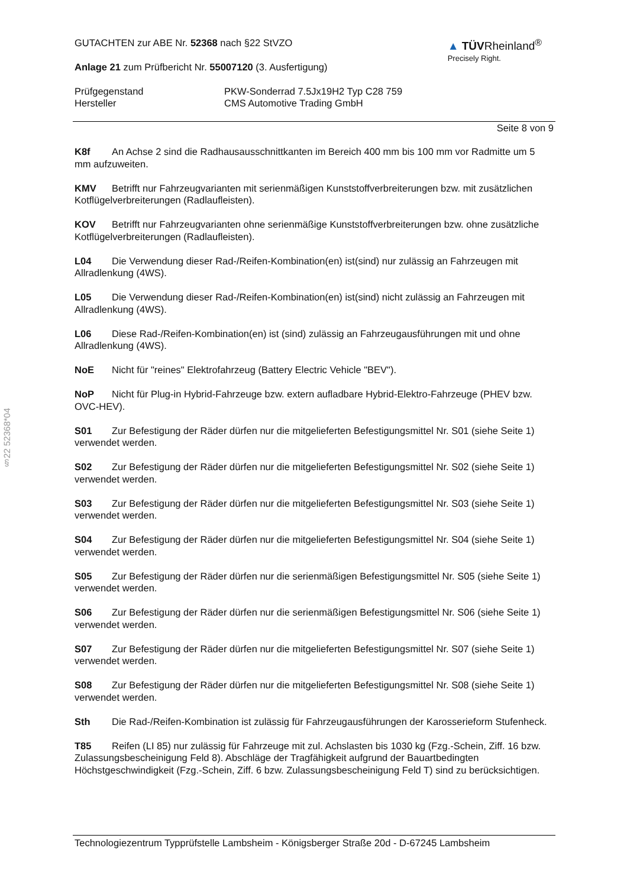§22 52368*04
GUTACHTEN zur ABE Nr. 52368 nach §22 StVZO
Anlage 21 zum Prüfbericht Nr. 55007120 (3. Ausfertigung)
▲ TÜVRheinland<sup>®</sup>
Precisely Right.
Prüfgegenstand PKW-Sonderrad 7.5Jx19H2 Typ C28 759
Hersteller CMS Automotive Trading GmbH
Seite 8 von 9
K8f An Achse 2 sind die Radhausausschnittkanten im Bereich 400 mm bis 100 mm vor Radmitte um 5 mm aufzuweiten.
KMV Betrifft nur Fahrzeugvarianten mit serienmäßigen Kunststoffverbreiterungen bzw. mit zusätzlichen Kotflügelverbreiterungen (Radlaufleisten).
KOV Betrifft nur Fahrzeugvarianten ohne serienmäßige Kunststoffverbreiterungen bzw. ohne zusätzliche Kotflügelverbreiterungen (Radlaufleisten).
L04 Die Verwendung dieser Rad-/Reifen-Kombination(en) ist(sind) nur zulässig an Fahrzeugen mit Allradlenkung (4WS).
L05 Die Verwendung dieser Rad-/Reifen-Kombination(en) ist(sind) nicht zulässig an Fahrzeugen mit Allradlenkung (4WS).
L06 Diese Rad-/Reifen-Kombination(en) ist (sind) zulässig an Fahrzeugausführungen mit und ohne Allradlenkung (4WS).
NoE Nicht für "reines" Elektrofahrzeug (Battery Electric Vehicle "BEV").
NoP Nicht für Plug-in Hybrid-Fahrzeuge bzw. extern aufladbare Hybrid-Elektro-Fahrzeuge (PHEV bzw. OVC-HEV).
S01 Zur Befestigung der Räder dürfen nur die mitgelieferten Befestigungsmittel Nr. S01 (siehe Seite 1) verwendet werden.
S02 Zur Befestigung der Räder dürfen nur die mitgelieferten Befestigungsmittel Nr. S02 (siehe Seite 1) verwendet werden.
S03 Zur Befestigung der Räder dürfen nur die mitgelieferten Befestigungsmittel Nr. S03 (siehe Seite 1) verwendet werden.
S04 Zur Befestigung der Räder dürfen nur die mitgelieferten Befestigungsmittel Nr. S04 (siehe Seite 1) verwendet werden.
S05 Zur Befestigung der Räder dürfen nur die serienmäßigen Befestigungsmittel Nr. S05 (siehe Seite 1) verwendet werden.
S06 Zur Befestigung der Räder dürfen nur die serienmäßigen Befestigungsmittel Nr. S06 (siehe Seite 1) verwendet werden.
S07 Zur Befestigung der Räder dürfen nur die mitgelieferten Befestigungsmittel Nr. S07 (siehe Seite 1) verwendet werden.
S08 Zur Befestigung der Räder dürfen nur die mitgelieferten Befestigungsmittel Nr. S08 (siehe Seite 1) verwendet werden.
Sth Die Rad-/Reifen-Kombination ist zulässig für Fahrzeugausführungen der Karosserieform Stufenheck.
T85 Reifen (LI 85) nur zulässig für Fahrzeuge mit zul. Achslasten bis 1030 kg (Fzg.-Schein, Ziff. 16 bzw. Zulassungsbescheinigung Feld 8). Abschläge der Tragfähigkeit aufgrund der Bauartbedingten Höchstgeschwindigkeit (Fzg.-Schein, Ziff. 6 bzw. Zulassungsbescheinigung Feld T) sind zu berücksichtigen.
Technologiezentrum Typprüfstelle Lambsheim - Königsberger Straße 20d - D-67245 Lambsheim